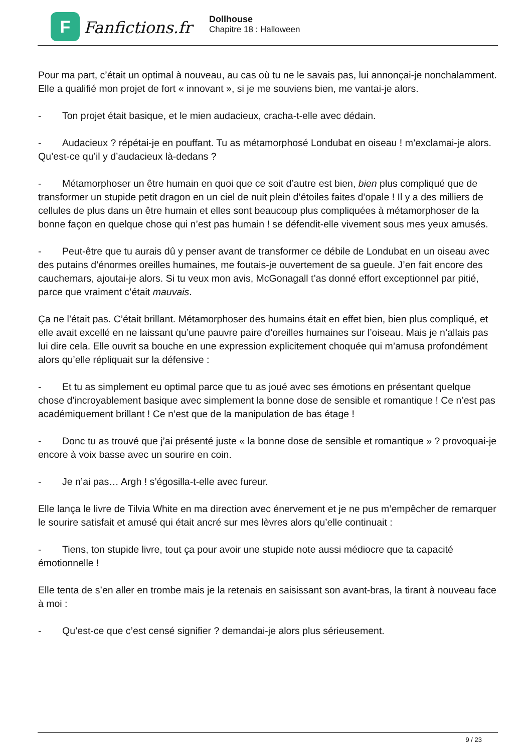F
Fanfictions.fr
Dollhouse
Chapitre 18 : Halloween
Pour ma part, c’était un optimal à nouveau, au cas où tu ne le savais pas, lui annonçai-je nonchalamment. Elle a qualifié mon projet de fort « innovant », si je me souviens bien, me vantai-je alors.
- Ton projet était basique, et le mien audacieux, cracha-t-elle avec dédain.
- Audacieux ? répétai-je en pouffant. Tu as métamorphosé Londubat en oiseau ! m’exclamai-je alors. Qu’est-ce qu’il y d’audacieux là-dedans ?
- Métamorphoser un être humain en quoi que ce soit d’autre est bien, bien plus compliqué que de transformer un stupide petit dragon en un ciel de nuit plein d’étoiles faites d’opale ! Il y a des milliers de cellules de plus dans un être humain et elles sont beaucoup plus compliquées à métamorphoser de la bonne façon en quelque chose qui n’est pas humain ! se défendit-elle vivement sous mes yeux amusés.
- Peut-être que tu aurais dû y penser avant de transformer ce débile de Londubat en un oiseau avec des putains d’énormes oreilles humaines, me foutais-je ouvertement de sa gueule. J’en fait encore des cauchemars, ajoutai-je alors. Si tu veux mon avis, McGonagall t’as donné effort exceptionnel par pitié, parce que vraiment c’était mauvais.
Ça ne l’était pas. C’était brillant. Métamorphoser des humains était en effet bien, bien plus compliqué, et elle avait excellé en ne laissant qu’une pauvre paire d’oreilles humaines sur l’oiseau. Mais je n’allais pas lui dire cela. Elle ouvrit sa bouche en une expression explicitement choquée qui m’amusa profondément alors qu’elle répliquait sur la défensive :
- Et tu as simplement eu optimal parce que tu as joué avec ses émotions en présentant quelque chose d’incroyablement basique avec simplement la bonne dose de sensible et romantique ! Ce n’est pas académiquement brillant ! Ce n’est que de la manipulation de bas étage !
- Donc tu as trouvé que j’ai présenté juste « la bonne dose de sensible et romantique » ? provoquai-je encore à voix basse avec un sourire en coin.
- Je n’ai pas… Argh ! s’égosilla-t-elle avec fureur.
Elle lança le livre de Tilvia White en ma direction avec énervement et je ne pus m’empêcher de remarquer le sourire satisfait et amusé qui était ancré sur mes lèvres alors qu’elle continuait :
- Tiens, ton stupide livre, tout ça pour avoir une stupide note aussi médiocre que ta capacité émotionnelle !
Elle tenta de s’en aller en trombe mais je la retenais en saisissant son avant-bras, la tirant à nouveau face à moi :
- Qu’est-ce que c’est censé signifier ? demandai-je alors plus sérieusement.
9 / 23